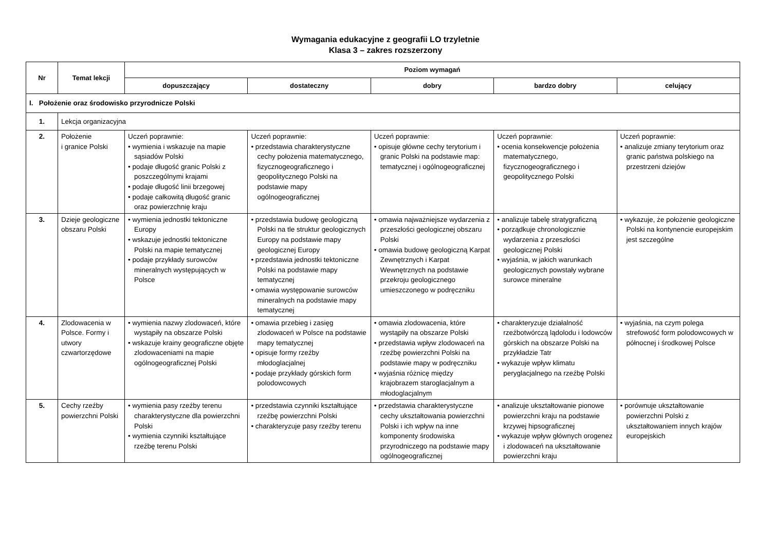Wymagania edukacyjne z geografii LO trzyletnie
Klasa 3 – zakres rozszerzony
| Nr | Temat lekcji | Poziom wymagań | | | | |
| --- | --- | --- | --- | --- | --- | --- |
| | | dopuszczający | dostateczny | dobry | bardzo dobry | celujący |
| I. Położenie oraz środowisko przyrodnicze Polski | | | | | | |
| 1. | Lekcja organizacyjna | | | | | |
| 2. | Położenie i granice Polski | Uczeń poprawnie: • wymienia i wskazuje na mapie sąsiadów Polski • podaje długość granic Polski z poszczególnymi krajami • podaje długość linii brzegowej • podaje całkowitą długość granic oraz powierzchnię kraju | Uczeń poprawnie: • przedstawia charakterystyczne cechy położenia matematycznego, fizycznogeograficznego i geopolitycznego Polski na podstawie mapy ogólnogeograficznej | Uczeń poprawnie: • opisuje główne cechy terytorium i granic Polski na podstawie map: tematycznej i ogólnogeograficznej | Uczeń poprawnie: • ocenia konsekwencje położenia matematycznego, fizycznogeograficznego i geopolitycznego Polski | Uczeń poprawnie: • analizuje zmiany terytorium oraz granic państwa polskiego na przestrzeni dziejów |
| 3. | Dzieje geologiczne obszaru Polski | • wymienia jednostki tektoniczne Europy • wskazuje jednostki tektoniczne Polski na mapie tematycznej • podaje przykłady surowców mineralnych występujących w Polsce | • przedstawia budowę geologiczną Polski na tle struktur geologicznych Europy na podstawie mapy geologicznej Europy • przedstawia jednostki tektoniczne Polski na podstawie mapy tematycznej • omawia występowanie surowców mineralnych na podstawie mapy tematycznej | • omawia najważniejsze wydarzenia z przeszłości geologicznej obszaru Polski • omawia budowę geologiczną Karpat Zewnętrznych i Karpat Wewnętrznych na podstawie przekroju geologicznego umieszczonego w podręczniku | • analizuje tabelę stratygraficzną • porządkuje chronologicznie wydarzenia z przeszłości geologicznej Polski • wyjaśnia, w jakich warunkach geologicznych powstały wybrane surowce mineralne | • wykazuje, że położenie geologiczne Polski na kontynencie europejskim jest szczególne |
| 4. | Zlodowacenia w Polsce. Formy i utwory czwartorzędowe | • wymienia nazwy zlodowaceń, które wystąpiły na obszarze Polski • wskazuje krainy geograficzne objęte zlodowaceniami na mapie ogólnogeograficznej Polski | • omawia przebieg i zasięg zlodowaceń w Polsce na podstawie mapy tematycznej • opisuje formy rzeźby młodoglacjalnej • podaje przykłady górskich form polodowcowych | • omawia zlodowacenia, które wystąpiły na obszarze Polski • przedstawia wpływ zlodowaceń na rzeźbę powierzchni Polski na podstawie mapy w podręczniku • wyjaśnia różnicę między krajobrazem staroglacjalnym a młodoglacjalnym | • charakteryzuje działalność rzeźbotwórczą lądolodu i lodowców górskich na obszarze Polski na przykładzie Tatr • wykazuje wpływ klimatu peryglacjalnego na rzeźbę Polski | • wyjaśnia, na czym polega strefowość form polodowcowych w północnej i środkowej Polsce |
| 5. | Cechy rzeźby powierzchni Polski | • wymienia pasy rzeźby terenu charakterystyczne dla powierzchni Polski • wymienia czynniki kształtujące rzeźbę terenu Polski | • przedstawia czynniki kształtujące rzeźbę powierzchni Polski • charakteryzuje pasy rzeźby terenu | • przedstawia charakterystyczne cechy ukształtowania powierzchni Polski i ich wpływ na inne komponenty środowiska przyrodniczego na podstawie mapy ogólnogeograficznej | • analizuje ukształtowanie pionowe powierzchni kraju na podstawie krzywej hipsograficznej • wykazuje wpływ głównych orogenez i zlodowaceń na ukształtowanie powierzchni kraju | • porównuje ukształtowanie powierzchni Polski z ukształtowaniem innych krajów europejskich |